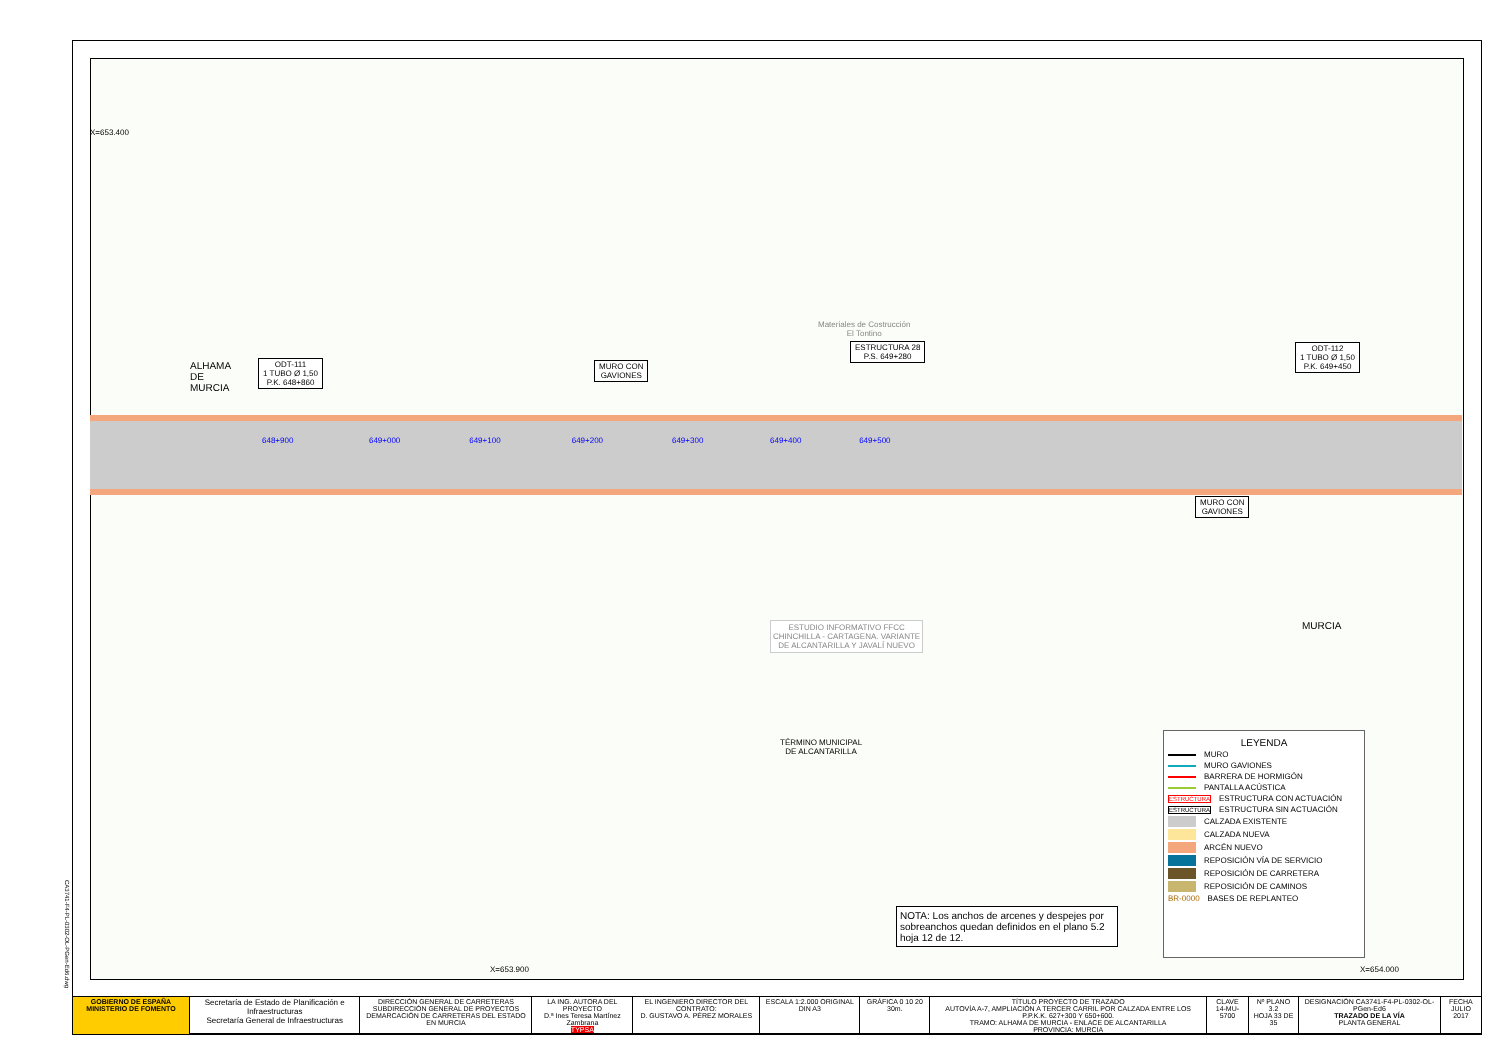ALHAMA
DE
MURCIA
ODT-111
1 TUBO Ø 1,50
P.K. 648+860
MURO CON
GAVIONES
ESTRUCTURA 28
P.S. 649+280
ODT-112
1 TUBO Ø 1,50
P.K. 649+450
MURO CON
GAVIONES
648+900 649+000 649+100 649+200 649+300 649+400 649+500
Materiales de Costrucción
El Tontino
ESTUDIO INFORMATIVO FFCC
CHINCHILLA - CARTAGENA. VARIANTE
DE ALCANTARILLA Y JAVALÍ NUEVO
TÉRMINO MUNICIPAL
DE ALCANTARILLA
MURCIA
X=653.400
X=653.900 X=654.000
LEYENDA
MURO
MURO GAVIONES
BARRERA DE HORMIGÓN
PANTALLA ACÚSTICA
ESTRUCTURA ESTRUCTURA CON ACTUACIÓN
ESTRUCTURA ESTRUCTURA SIN ACTUACIÓN
CALZADA EXISTENTE
CALZADA NUEVA
ARCÉN NUEVO
REPOSICIÓN VÍA DE SERVICIO
REPOSICIÓN DE CARRETERA
REPOSICIÓN DE CAMINOS
BR-0000 BASES DE REPLANTEO
NOTA: Los anchos de arcenes y despejes por sobreanchos quedan definidos en el plano 5.2 hoja 12 de 12.
CA3741-F4-PL-0302-OL-PGen-Ed6.dwg
| GOBIERNO DE ESPAÑA MINISTERIO DE FOMENTO | Secretaría de Estado de Planificación e Infraestructuras Secretaría General de Infraestructuras | DIRECCIÓN GENERAL DE CARRETERAS SUBDIRECCIÓN GENERAL DE PROYECTOS DEMARCACIÓN DE CARRETERAS DEL ESTADO EN MURCIA | LA ING. AUTORA DEL PROYECTO D.ª Ines Teresa Martínez Zambrana TYPSA | EL INGENIERO DIRECTOR DEL CONTRATO: D. GUSTAVO A. PÉREZ MORALES | ESCALA 1:2.000 ORIGINAL DIN A3 | GRÁFICA 0 10 20 30m. | TÍTULO PROYECTO DE TRAZADO AUTOVÍA A-7, AMPLIACIÓN A TERCER CARRIL POR CALZADA ENTRE LOS P.P.K.K. 627+300 Y 650+600. TRAMO: ALHAMA DE MURCIA - ENLACE DE ALCANTARILLA PROVINCIA: MURCIA | CLAVE 14-MU-5700 | Nº PLANO 3.2 HOJA 33 DE 35 | DESIGNACIÓN CA3741-F4-PL-0302-OL-PGen-Ed6 TRAZADO DE LA VÍA PLANTA GENERAL | FECHA JULIO 2017 |